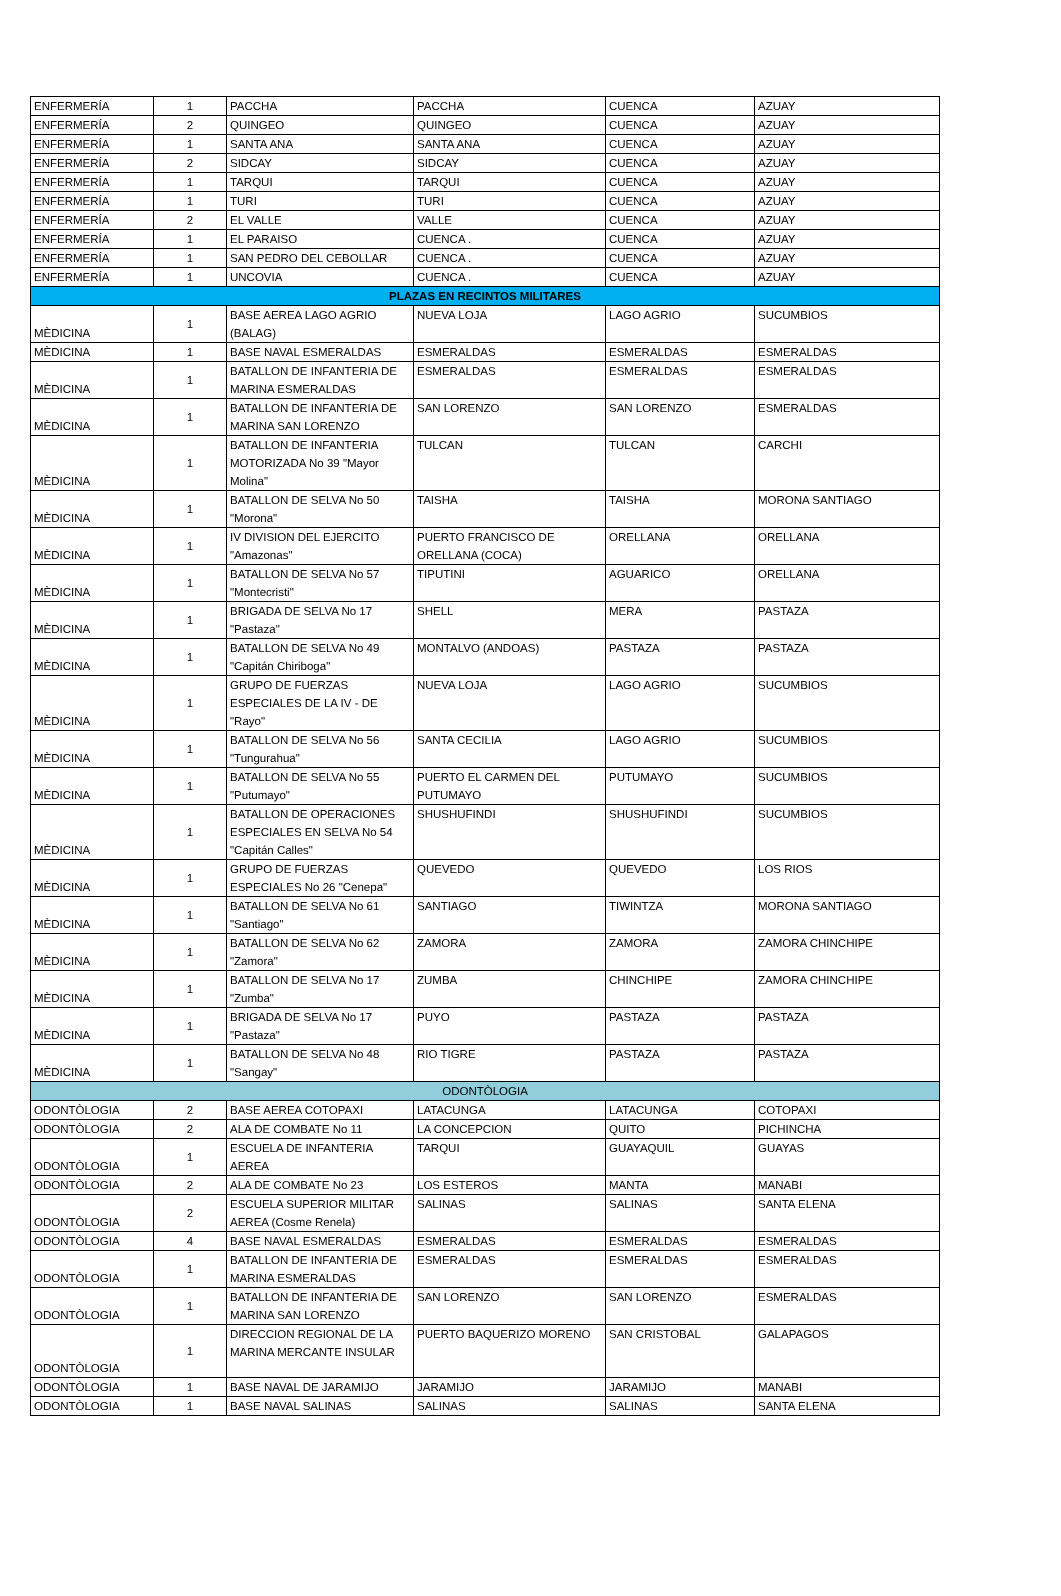| ENFERMERÍA | 1 | PACCHA | PACCHA | CUENCA | AZUAY |
| ENFERMERÍA | 2 | QUINGEO | QUINGEO | CUENCA | AZUAY |
| ENFERMERÍA | 1 | SANTA ANA | SANTA ANA | CUENCA | AZUAY |
| ENFERMERÍA | 2 | SIDCAY | SIDCAY | CUENCA | AZUAY |
| ENFERMERÍA | 1 | TARQUI | TARQUI | CUENCA | AZUAY |
| ENFERMERÍA | 1 | TURI | TURI | CUENCA | AZUAY |
| ENFERMERÍA | 2 | EL VALLE | VALLE | CUENCA | AZUAY |
| ENFERMERÍA | 1 | EL PARAISO | CUENCA . | CUENCA | AZUAY |
| ENFERMERÍA | 1 | SAN PEDRO DEL CEBOLLAR | CUENCA . | CUENCA | AZUAY |
| ENFERMERÍA | 1 | UNCOVIA | CUENCA . | CUENCA | AZUAY |
| PLAZAS EN RECINTOS MILITARES | | | | | |
| MÈDICINA | 1 | BASE AEREA LAGO AGRIO (BALAG) | NUEVA LOJA | LAGO AGRIO | SUCUMBIOS |
| MÈDICINA | 1 | BASE NAVAL ESMERALDAS | ESMERALDAS | ESMERALDAS | ESMERALDAS |
| MÈDICINA | 1 | BATALLON DE INFANTERIA DE MARINA ESMERALDAS | ESMERALDAS | ESMERALDAS | ESMERALDAS |
| MÈDICINA | 1 | BATALLON DE INFANTERIA DE MARINA SAN LORENZO | SAN LORENZO | SAN LORENZO | ESMERALDAS |
| MÈDICINA | 1 | BATALLON DE INFANTERIA MOTORIZADA No 39 "Mayor Molina" | TULCAN | TULCAN | CARCHI |
| MÈDICINA | 1 | BATALLON DE SELVA No 50 "Morona" | TAISHA | TAISHA | MORONA SANTIAGO |
| MÈDICINA | 1 | IV DIVISION DEL EJERCITO "Amazonas" | PUERTO FRANCISCO DE ORELLANA (COCA) | ORELLANA | ORELLANA |
| MÈDICINA | 1 | BATALLON DE SELVA No 57 "Montecristi" | TIPUTINI | AGUARICO | ORELLANA |
| MÈDICINA | 1 | BRIGADA DE SELVA No 17 "Pastaza" | SHELL | MERA | PASTAZA |
| MÈDICINA | 1 | BATALLON DE SELVA No 49 "Capitán Chiriboga" | MONTALVO (ANDOAS) | PASTAZA | PASTAZA |
| MÈDICINA | 1 | GRUPO DE FUERZAS ESPECIALES DE LA IV - DE "Rayo" | NUEVA LOJA | LAGO AGRIO | SUCUMBIOS |
| MÈDICINA | 1 | BATALLON DE SELVA No 56 "Tungurahua" | SANTA CECILIA | LAGO AGRIO | SUCUMBIOS |
| MÈDICINA | 1 | BATALLON DE SELVA No 55 "Putumayo" | PUERTO EL CARMEN DEL PUTUMAYO | PUTUMAYO | SUCUMBIOS |
| MÈDICINA | 1 | BATALLON DE OPERACIONES ESPECIALES EN SELVA No 54 "Capitán Calles" | SHUSHUFINDI | SHUSHUFINDI | SUCUMBIOS |
| MÈDICINA | 1 | GRUPO DE FUERZAS ESPECIALES No 26 "Cenepa" | QUEVEDO | QUEVEDO | LOS RIOS |
| MÈDICINA | 1 | BATALLON DE SELVA No 61 "Santiago" | SANTIAGO | TIWINTZA | MORONA SANTIAGO |
| MÈDICINA | 1 | BATALLON DE SELVA No 62 "Zamora" | ZAMORA | ZAMORA | ZAMORA CHINCHIPE |
| MÈDICINA | 1 | BATALLON DE SELVA No 17 "Zumba" | ZUMBA | CHINCHIPE | ZAMORA CHINCHIPE |
| MÈDICINA | 1 | BRIGADA DE SELVA No 17 "Pastaza" | PUYO | PASTAZA | PASTAZA |
| MÈDICINA | 1 | BATALLON DE SELVA No 48 "Sangay" | RIO TIGRE | PASTAZA | PASTAZA |
| ODONTÒLOGIA | | | | | |
| ODONTÒLOGIA | 2 | BASE AEREA COTOPAXI | LATACUNGA | LATACUNGA | COTOPAXI |
| ODONTÒLOGIA | 2 | ALA DE COMBATE No 11 | LA CONCEPCION | QUITO | PICHINCHA |
| ODONTÒLOGIA | 1 | ESCUELA DE INFANTERIA AEREA | TARQUI | GUAYAQUIL | GUAYAS |
| ODONTÒLOGIA | 2 | ALA DE COMBATE No 23 | LOS ESTEROS | MANTA | MANABI |
| ODONTÒLOGIA | 2 | ESCUELA SUPERIOR MILITAR AEREA (Cosme Renela) | SALINAS | SALINAS | SANTA ELENA |
| ODONTÒLOGIA | 4 | BASE NAVAL ESMERALDAS | ESMERALDAS | ESMERALDAS | ESMERALDAS |
| ODONTÒLOGIA | 1 | BATALLON DE INFANTERIA DE MARINA ESMERALDAS | ESMERALDAS | ESMERALDAS | ESMERALDAS |
| ODONTÒLOGIA | 1 | BATALLON DE INFANTERIA DE MARINA SAN LORENZO | SAN LORENZO | SAN LORENZO | ESMERALDAS |
| ODONTÒLOGIA | 1 | DIRECCION REGIONAL DE LA MARINA MERCANTE INSULAR | PUERTO BAQUERIZO MORENO | SAN CRISTOBAL | GALAPAGOS |
| ODONTÒLOGIA | 1 | BASE NAVAL DE JARAMIJO | JARAMIJO | JARAMIJO | MANABI |
| ODONTÒLOGIA | 1 | BASE NAVAL SALINAS | SALINAS | SALINAS | SANTA ELENA |